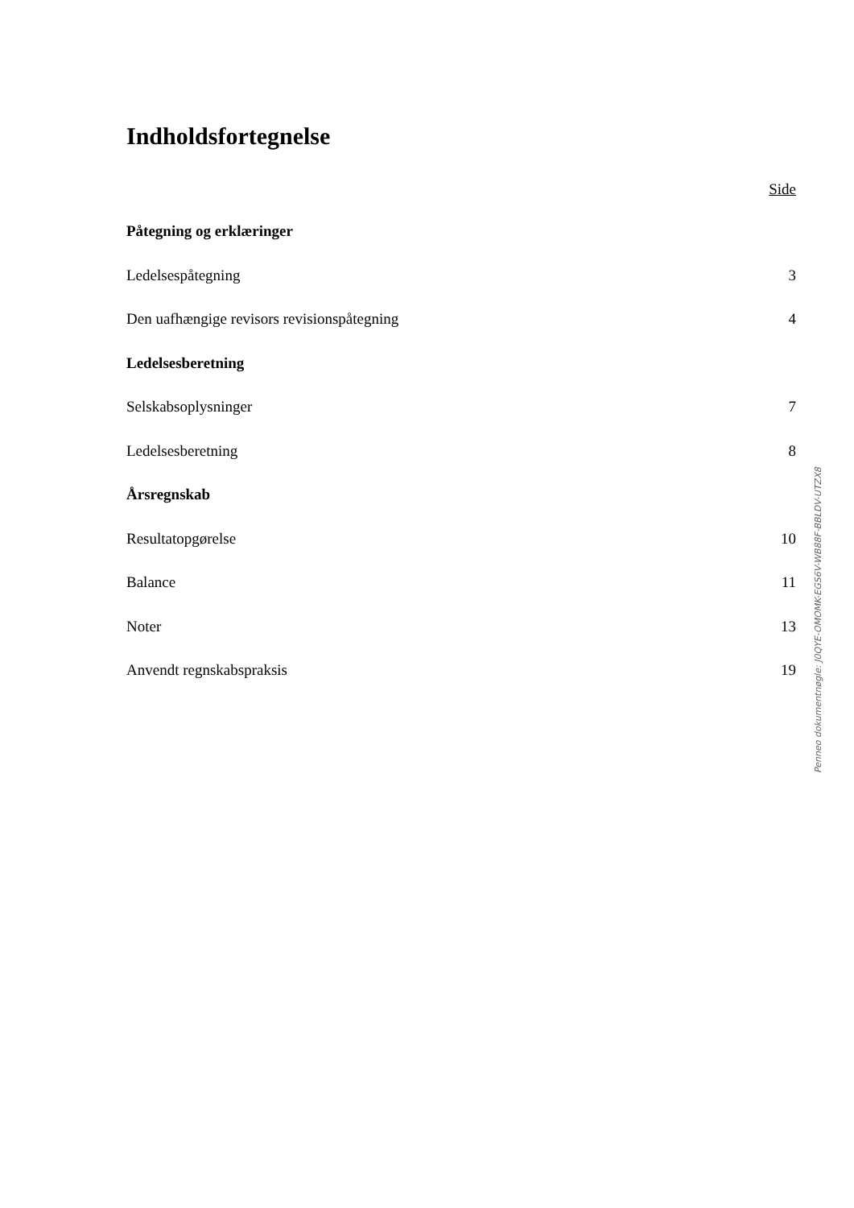Indholdsfortegnelse
Side
Påtegning og erklæringer
Ledelsespåtegning 3
Den uafhængige revisors revisionspåtegning 4
Ledelsesberetning
Selskabsoplysninger 7
Ledelsesberetning 8
Årsregnskab
Resultatopgørelse 10
Balance 11
Noter 13
Anvendt regnskabspraksis 19
Penneo dokumentnøgle: J0QYE-OMOMK-EGS6V-WB88F-BBLDV-UTZX8